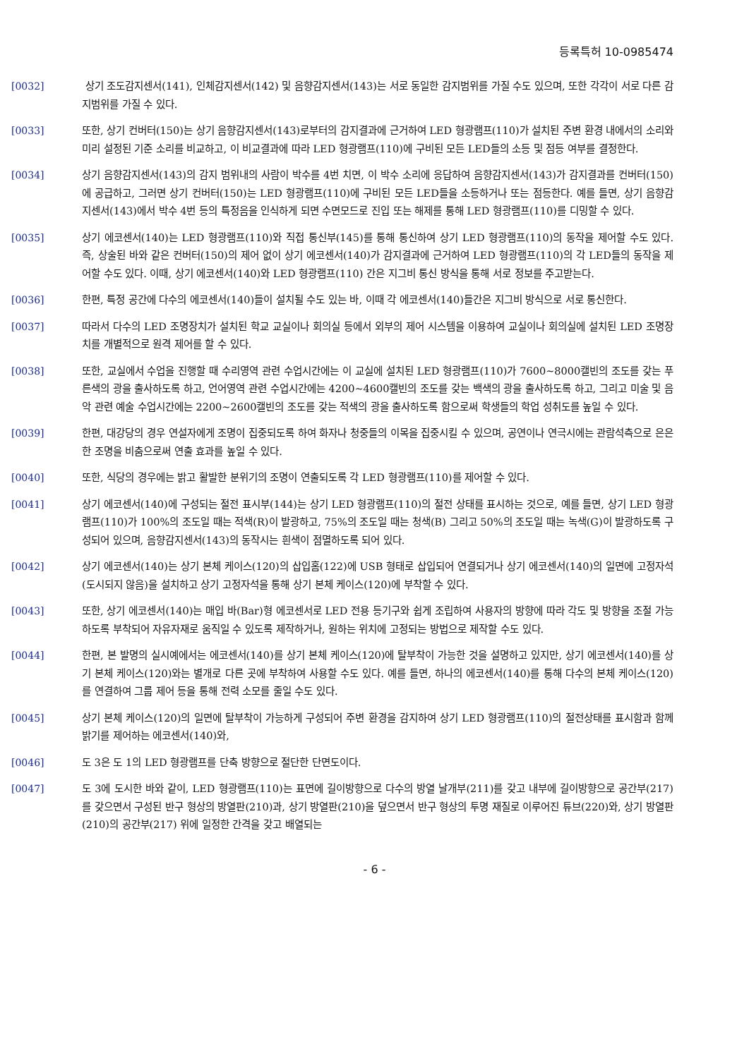등록특허 10-0985474
[0032] 상기 조도감지센서(141), 인체감지센서(142) 및 음향감지센서(143)는 서로 동일한 감지범위를 가질 수도 있으며, 또한 각각이 서로 다른 감지범위를 가질 수 있다.
[0033] 또한, 상기 컨버터(150)는 상기 음향감지센서(143)로부터의 감지결과에 근거하여 LED 형광램프(110)가 설치된 주변 환경 내에서의 소리와 미리 설정된 기준 소리를 비교하고, 이 비교결과에 따라 LED 형광램프(110)에 구비된 모든 LED들의 소등 및 점등 여부를 결정한다.
[0034] 상기 음향감지센서(143)의 감지 범위내의 사람이 박수를 4번 치면, 이 박수 소리에 응답하여 음향감지센서(143)가 감지결과를 컨버터(150)에 공급하고, 그러면 상기 컨버터(150)는 LED 형광램프(110)에 구비된 모든 LED들을 소등하거나 또는 점등한다. 예를 들면, 상기 음향감지센서(143)에서 박수 4번 등의 특정음을 인식하게 되면 수면모드로 진입 또는 해제를 통해 LED 형광램프(110)를 디밍할 수 있다.
[0035] 상기 에코센서(140)는 LED 형광램프(110)와 직접 통신부(145)를 통해 통신하여 상기 LED 형광램프(110)의 동작을 제어할 수도 있다. 즉, 상술된 바와 같은 컨버터(150)의 제어 없이 상기 에코센서(140)가 감지결과에 근거하여 LED 형광램프(110)의 각 LED들의 동작을 제어할 수도 있다. 이때, 상기 에코센서(140)와 LED 형광램프(110) 간은 지그비 통신 방식을 통해 서로 정보를 주고받는다.
[0036] 한편, 특정 공간에 다수의 에코센서(140)들이 설치될 수도 있는 바, 이때 각 에코센서(140)들간은 지그비 방식으로 서로 통신한다.
[0037] 따라서 다수의 LED 조명장치가 설치된 학교 교실이나 회의실 등에서 외부의 제어 시스템을 이용하여 교실이나 회의실에 설치된 LED 조명장치를 개별적으로 원격 제어를 할 수 있다.
[0038] 또한, 교실에서 수업을 진행할 때 수리영역 관련 수업시간에는 이 교실에 설치된 LED 형광램프(110)가 7600~8000캘빈의 조도를 갖는 푸른색의 광을 출사하도록 하고, 언어영역 관련 수업시간에는 4200~4600캘빈의 조도를 갖는 백색의 광을 출사하도록 하고, 그리고 미술 및 음악 관련 예술 수업시간에는 2200~2600캘빈의 조도를 갖는 적색의 광을 출사하도록 함으로써 학생들의 학업 성취도를 높일 수 있다.
[0039] 한편, 대강당의 경우 연설자에게 조명이 집중되도록 하여 화자나 청중들의 이목을 집중시킬 수 있으며, 공연이나 연극시에는 관람석측으로 은은한 조명을 비춤으로써 연출 효과를 높일 수 있다.
[0040] 또한, 식당의 경우에는 밝고 활발한 분위기의 조명이 연출되도록 각 LED 형광램프(110)를 제어할 수 있다.
[0041] 상기 에코센서(140)에 구성되는 절전 표시부(144)는 상기 LED 형광램프(110)의 절전 상태를 표시하는 것으로, 예를 들면, 상기 LED 형광램프(110)가 100%의 조도일 때는 적색(R)이 발광하고, 75%의 조도일 때는 청색(B) 그리고 50%의 조도일 때는 녹색(G)이 발광하도록 구성되어 있으며, 음향감지센서(143)의 동작시는 흰색이 점멸하도록 되어 있다.
[0042] 상기 에코센서(140)는 상기 본체 케이스(120)의 삽입홈(122)에 USB 형태로 삽입되어 연결되거나 상기 에코센서(140)의 일면에 고정자석(도시되지 않음)을 설치하고 상기 고정자석을 통해 상기 본체 케이스(120)에 부착할 수 있다.
[0043] 또한, 상기 에코센서(140)는 매입 바(Bar)형 에코센서로 LED 전용 등기구와 쉽게 조립하여 사용자의 방향에 따라 각도 및 방향을 조절 가능하도록 부착되어 자유자재로 움직일 수 있도록 제작하거나, 원하는 위치에 고정되는 방법으로 제작할 수도 있다.
[0044] 한편, 본 발명의 실시예에서는 에코센서(140)를 상기 본체 케이스(120)에 탈부착이 가능한 것을 설명하고 있지만, 상기 에코센서(140)를 상기 본체 케이스(120)와는 별개로 다른 곳에 부착하여 사용할 수도 있다. 예를 들면, 하나의 에코센서(140)를 통해 다수의 본체 케이스(120)를 연결하여 그룹 제어 등을 통해 전력 소모를 줄일 수도 있다.
[0045] 상기 본체 케이스(120)의 일면에 탈부착이 가능하게 구성되어 주변 환경을 감지하여 상기 LED 형광램프(110)의 절전상태를 표시함과 함께 밝기를 제어하는 에코센서(140)와,
[0046] 도 3은 도 1의 LED 형광램프를 단축 방향으로 절단한 단면도이다.
[0047] 도 3에 도시한 바와 같이, LED 형광램프(110)는 표면에 길이방향으로 다수의 방열 날개부(211)를 갖고 내부에 길이방향으로 공간부(217)를 갖으면서 구성된 반구 형상의 방열판(210)과, 상기 방열판(210)을 덮으면서 반구 형상의 투명 재질로 이루어진 튜브(220)와, 상기 방열판(210)의 공간부(217) 위에 일정한 간격을 갖고 배열되는
- 6 -